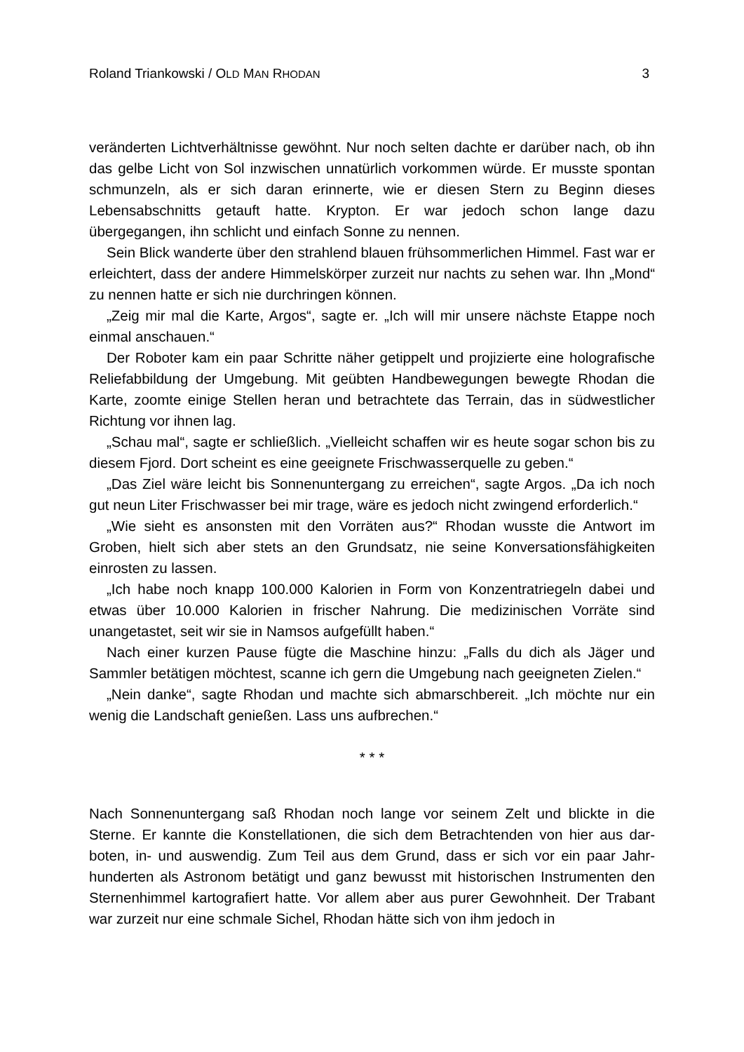Roland Triankowski / OLD MAN RHODAN 3
veränderten Lichtverhältnisse gewöhnt. Nur noch selten dachte er darüber nach, ob ihn das gelbe Licht von Sol inzwischen unnatürlich vorkommen würde. Er musste spontan schmunzeln, als er sich daran erinnerte, wie er diesen Stern zu Beginn dieses Lebensabschnitts getauft hatte. Krypton. Er war jedoch schon lange dazu übergegangen, ihn schlicht und einfach Sonne zu nennen.
Sein Blick wanderte über den strahlend blauen frühsommerlichen Himmel. Fast war er erleichtert, dass der andere Himmelskörper zurzeit nur nachts zu sehen war. Ihn „Mond“ zu nennen hatte er sich nie durchringen können.
„Zeig mir mal die Karte, Argos“, sagte er. „Ich will mir unsere nächste Etappe noch einmal anschauen.“
Der Roboter kam ein paar Schritte näher getippelt und projizierte eine holografi­sche Reliefabbildung der Umgebung. Mit geübten Handbewegungen bewegte Rhodan die Karte, zoomte einige Stellen heran und betrachtete das Terrain, das in südwestlicher Richtung vor ihnen lag.
„Schau mal“, sagte er schließlich. „Vielleicht schaffen wir es heute sogar schon bis zu diesem Fjord. Dort scheint es eine geeignete Frischwasserquelle zu geben.“
„Das Ziel wäre leicht bis Sonnenuntergang zu erreichen“, sagte Argos. „Da ich noch gut neun Liter Frischwasser bei mir trage, wäre es jedoch nicht zwingend erforderlich.“
„Wie sieht es ansonsten mit den Vorräten aus?“ Rhodan wusste die Antwort im Groben, hielt sich aber stets an den Grundsatz, nie seine Konversationsfähigkeiten einrosten zu lassen.
„Ich habe noch knapp 100.000 Kalorien in Form von Konzentratriegeln dabei und etwas über 10.000 Kalorien in frischer Nahrung. Die medizinischen Vorräte sind unangetastet, seit wir sie in Namsos aufgefüllt haben.“
Nach einer kurzen Pause fügte die Maschine hinzu: „Falls du dich als Jäger und Sammler betätigen möchtest, scanne ich gern die Umgebung nach geeigneten Zielen.“
„Nein danke“, sagte Rhodan und machte sich abmarschbereit. „Ich möchte nur ein wenig die Landschaft genießen. Lass uns aufbrechen.“
* * *
Nach Sonnenuntergang saß Rhodan noch lange vor seinem Zelt und blickte in die Sterne. Er kannte die Konstellationen, die sich dem Betrachtenden von hier aus dar­boten, in- und auswendig. Zum Teil aus dem Grund, dass er sich vor ein paar Jahr­hunderten als Astronom betätigt und ganz bewusst mit historischen Instrumenten den Sternenhimmel kartografiert hatte. Vor allem aber aus purer Gewohnheit. Der Trabant war zurzeit nur eine schmale Sichel, Rhodan hätte sich von ihm jedoch in